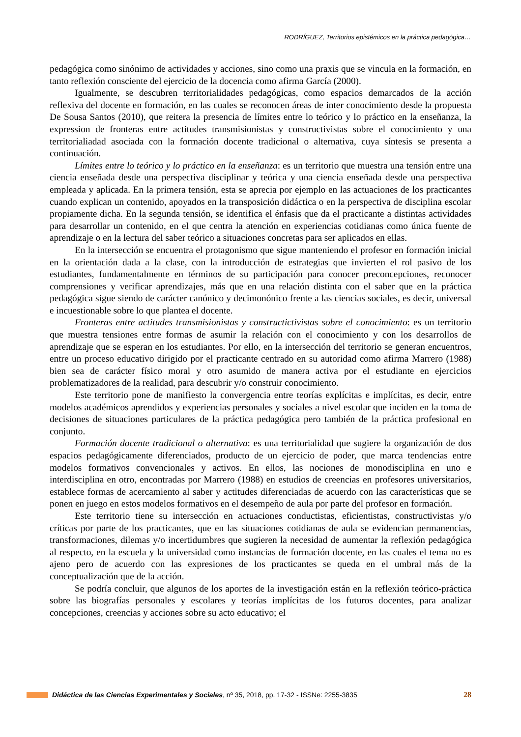RODRÍGUEZ, Territorios epistémicos en la práctica pedagógica…
pedagógica como sinónimo de actividades y acciones, sino como una praxis que se vincula en la formación, en tanto reflexión consciente del ejercicio de la docencia como afirma García (2000).
Igualmente, se descubren territorialidades pedagógicas, como espacios demarcados de la acción reflexiva del docente en formación, en las cuales se reconocen áreas de inter conocimiento desde la propuesta De Sousa Santos (2010), que reitera la presencia de límites entre lo teórico y lo práctico en la enseñanza, la expression de fronteras entre actitudes transmisionistas y constructivistas sobre el conocimiento y una territorialiadad asociada con la formación docente tradicional o alternativa, cuya síntesis se presenta a continuación.
Límites entre lo teórico y lo práctico en la enseñanza: es un territorio que muestra una tensión entre una ciencia enseñada desde una perspectiva disciplinar y teórica y una ciencia enseñada desde una perspectiva empleada y aplicada. En la primera tensión, esta se aprecia por ejemplo en las actuaciones de los practicantes cuando explican un contenido, apoyados en la transposición didáctica o en la perspectiva de disciplina escolar propiamente dicha. En la segunda tensión, se identifica el énfasis que da el practicante a distintas actividades para desarrollar un contenido, en el que centra la atención en experiencias cotidianas como única fuente de aprendizaje o en la lectura del saber teórico a situaciones concretas para ser aplicados en ellas.
En la intersección se encuentra el protagonismo que sigue manteniendo el profesor en formación inicial en la orientación dada a la clase, con la introducción de estrategias que invierten el rol pasivo de los estudiantes, fundamentalmente en términos de su participación para conocer preconcepciones, reconocer comprensiones y verificar aprendizajes, más que en una relación distinta con el saber que en la práctica pedagógica sigue siendo de carácter canónico y decimonónico frente a las ciencias sociales, es decir, universal e incuestionable sobre lo que plantea el docente.
Fronteras entre actitudes transmisionistas y constructictivistas sobre el conocimiento: es un territorio que muestra tensiones entre formas de asumir la relación con el conocimiento y con los desarrollos de aprendizaje que se esperan en los estudiantes. Por ello, en la intersección del territorio se generan encuentros, entre un proceso educativo dirigido por el practicante centrado en su autoridad como afirma Marrero (1988) bien sea de carácter físico moral y otro asumido de manera activa por el estudiante en ejercicios problematizadores de la realidad, para descubrir y/o construir conocimiento.
Este territorio pone de manifiesto la convergencia entre teorías explícitas e implícitas, es decir, entre modelos académicos aprendidos y experiencias personales y sociales a nivel escolar que inciden en la toma de decisiones de situaciones particulares de la práctica pedagógica pero también de la práctica profesional en conjunto.
Formación docente tradicional o alternativa: es una territorialidad que sugiere la organización de dos espacios pedagógicamente diferenciados, producto de un ejercicio de poder, que marca tendencias entre modelos formativos convencionales y activos. En ellos, las nociones de monodisciplina en uno e interdisciplina en otro, encontradas por Marrero (1988) en estudios de creencias en profesores universitarios, establece formas de acercamiento al saber y actitudes diferenciadas de acuerdo con las características que se ponen en juego en estos modelos formativos en el desempeño de aula por parte del profesor en formación.
Este territorio tiene su intersección en actuaciones conductistas, eficientistas, constructivistas y/o críticas por parte de los practicantes, que en las situaciones cotidianas de aula se evidencian permanencias, transformaciones, dilemas y/o incertidumbres que sugieren la necesidad de aumentar la reflexión pedagógica al respecto, en la escuela y la universidad como instancias de formación docente, en las cuales el tema no es ajeno pero de acuerdo con las expresiones de los practicantes se queda en el umbral más de la conceptualización que de la acción.
Se podría concluir, que algunos de los aportes de la investigación están en la reflexión teórico-práctica sobre las biografías personales y escolares y teorías implícitas de los futuros docentes, para analizar concepciones, creencias y acciones sobre su acto educativo; el
Didáctica de las Ciencias Experimentales y Sociales, nº 35, 2018, pp. 17-32 - ISSNe: 2255-3835 28